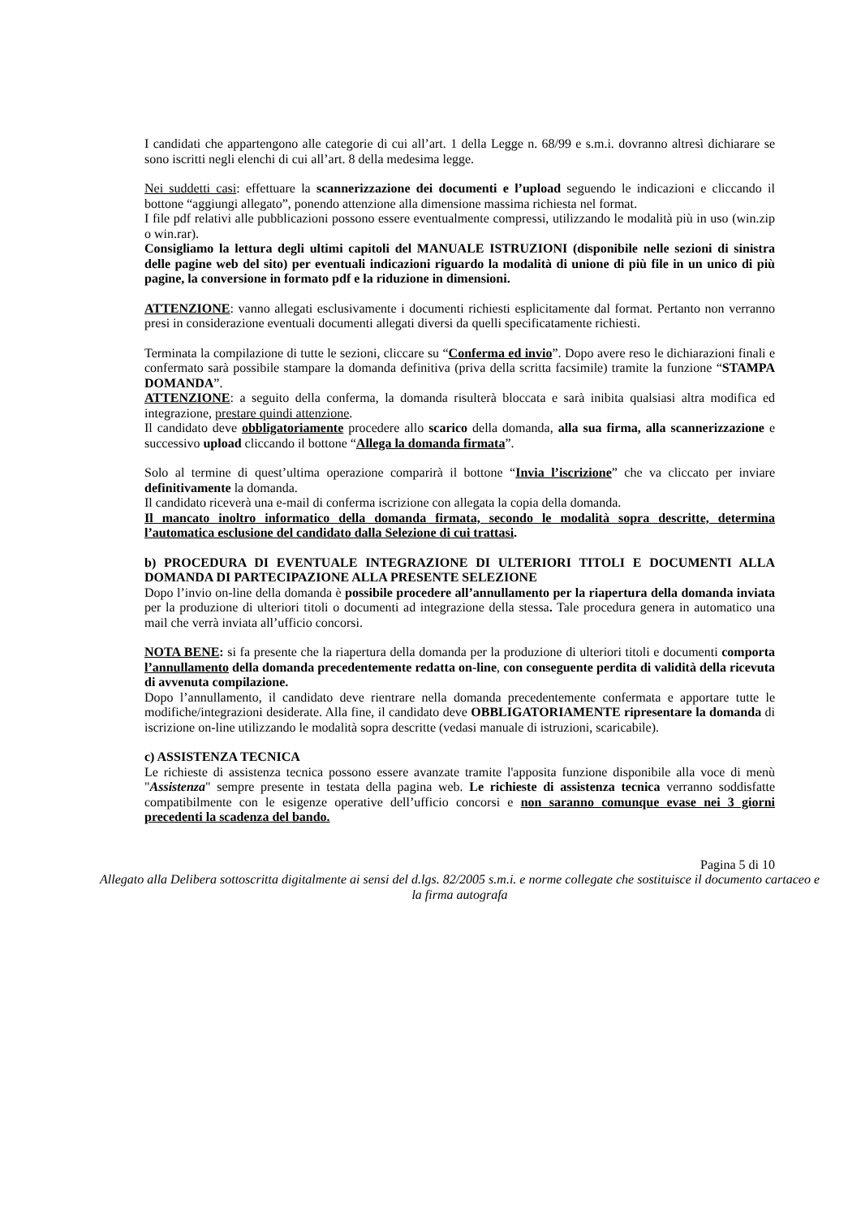I candidati che appartengono alle categorie di cui all’art. 1 della Legge n. 68/99 e s.m.i. dovranno altresì dichiarare se sono iscritti negli elenchi di cui all’art. 8 della medesima legge.
Nei suddetti casi: effettuare la scannerizzazione dei documenti e l’upload seguendo le indicazioni e cliccando il bottone “aggiungi allegato”, ponendo attenzione alla dimensione massima richiesta nel format.
I file pdf relativi alle pubblicazioni possono essere eventualmente compressi, utilizzando le modalità più in uso (win.zip o win.rar).
Consigliamo la lettura degli ultimi capitoli del MANUALE ISTRUZIONI (disponibile nelle sezioni di sinistra delle pagine web del sito) per eventuali indicazioni riguardo la modalità di unione di più file in un unico di più pagine, la conversione in formato pdf e la riduzione in dimensioni.
ATTENZIONE: vanno allegati esclusivamente i documenti richiesti esplicitamente dal format. Pertanto non verranno presi in considerazione eventuali documenti allegati diversi da quelli specificatamente richiesti.
Terminata la compilazione di tutte le sezioni, cliccare su “Conferma ed invio”. Dopo avere reso le dichiarazioni finali e confermato sarà possibile stampare la domanda definitiva (priva della scritta facsimile) tramite la funzione “STAMPA DOMANDA”.
ATTENZIONE: a seguito della conferma, la domanda risulterà bloccata e sarà inibita qualsiasi altra modifica ed integrazione, prestare quindi attenzione.
Il candidato deve obbligatoriamente procedere allo scarico della domanda, alla sua firma, alla scannerizzazione e successivo upload cliccando il bottone “Allega la domanda firmata”.
Solo al termine di quest’ultima operazione comparirà il bottone “Invia l’iscrizione” che va cliccato per inviare definitivamente la domanda.
Il candidato riceverà una e-mail di conferma iscrizione con allegata la copia della domanda.
Il mancato inoltro informatico della domanda firmata, secondo le modalità sopra descritte, determina l’automatica esclusione del candidato dalla Selezione di cui trattasi.
b) PROCEDURA DI EVENTUALE INTEGRAZIONE DI ULTERIORI TITOLI E DOCUMENTI ALLA DOMANDA DI PARTECIPAZIONE ALLA PRESENTE SELEZIONE
Dopo l’invio on-line della domanda è possibile procedere all’annullamento per la riapertura della domanda inviata per la produzione di ulteriori titoli o documenti ad integrazione della stessa. Tale procedura genera in automatico una mail che verrà inviata all’ufficio concorsi.
NOTA BENE: si fa presente che la riapertura della domanda per la produzione di ulteriori titoli e documenti comporta l’annullamento della domanda precedentemente redatta on-line, con conseguente perdita di validità della ricevuta di avvenuta compilazione.
Dopo l’annullamento, il candidato deve rientrare nella domanda precedentemente confermata e apportare tutte le modifiche/integrazioni desiderate. Alla fine, il candidato deve OBBLIGATORIAMENTE ripresentare la domanda di iscrizione on-line utilizzando le modalità sopra descritte (vedasi manuale di istruzioni, scaricabile).
c) ASSISTENZA TECNICA
Le richieste di assistenza tecnica possono essere avanzate tramite l'apposita funzione disponibile alla voce di menù "Assistenza" sempre presente in testata della pagina web. Le richieste di assistenza tecnica verranno soddisfatte compatibilmente con le esigenze operative dell’ufficio concorsi e non saranno comunque evase nei 3 giorni precedenti la scadenza del bando.
Pagina 5 di 10
Allegato alla Delibera sottoscritta digitalmente ai sensi del d.lgs. 82/2005 s.m.i. e norme collegate che sostituisce il documento cartaceo e la firma autografa